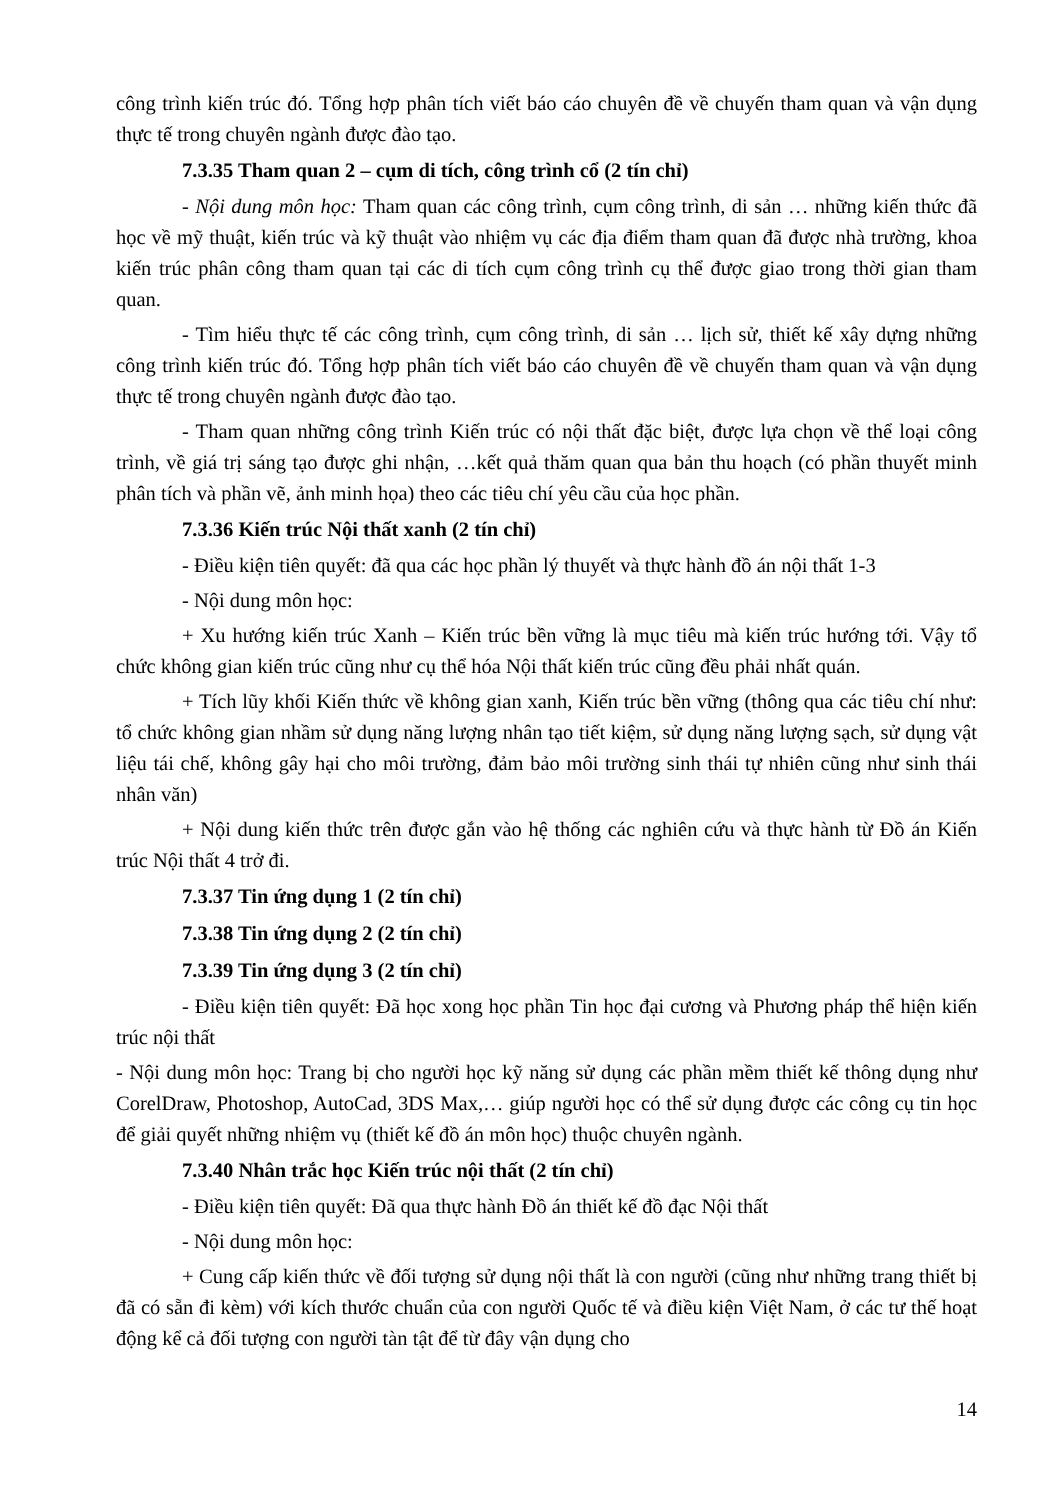công trình kiến trúc đó. Tổng hợp phân tích viết báo cáo chuyên đề về chuyến tham quan và vận dụng thực tế trong chuyên ngành được đào tạo.
7.3.35 Tham quan 2 – cụm di tích, công trình cổ (2 tín chỉ)
- Nội dung môn học: Tham quan các công trình, cụm công trình, di sản … những kiến thức đã học về mỹ thuật, kiến trúc và kỹ thuật vào nhiệm vụ các địa điểm tham quan đã được nhà trường, khoa kiến trúc phân công tham quan tại các di tích cụm công trình cụ thể được giao trong thời gian tham quan.
- Tìm hiểu thực tế các công trình, cụm công trình, di sản … lịch sử, thiết kế xây dựng những công trình kiến trúc đó. Tổng hợp phân tích viết báo cáo chuyên đề về chuyến tham quan và vận dụng thực tế trong chuyên ngành được đào tạo.
- Tham quan những công trình Kiến trúc có nội thất đặc biệt, được lựa chọn về thể loại công trình, về giá trị sáng tạo được ghi nhận, …kết quả thăm quan qua bản thu hoạch (có phần thuyết minh phân tích và phần vẽ, ảnh minh họa) theo các tiêu chí yêu cầu của học phần.
7.3.36 Kiến trúc Nội thất xanh (2 tín chỉ)
- Điều kiện tiên quyết: đã qua các học phần lý thuyết và thực hành đồ án nội thất 1-3
- Nội dung môn học:
+ Xu hướng kiến trúc Xanh – Kiến trúc bền vững là mục tiêu mà kiến trúc hướng tới. Vậy tổ chức không gian kiến trúc cũng như cụ thể hóa Nội thất kiến trúc cũng đều phải nhất quán.
+ Tích lũy khối Kiến thức về không gian xanh, Kiến trúc bền vững (thông qua các tiêu chí như: tổ chức không gian nhầm sử dụng năng lượng nhân tạo tiết kiệm, sử dụng năng lượng sạch, sử dụng vật liệu tái chế, không gây hại cho môi trường, đảm bảo môi trường sinh thái tự nhiên cũng như sinh thái nhân văn)
+ Nội dung kiến thức trên được gắn vào hệ thống các nghiên cứu và thực hành từ Đồ án Kiến trúc Nội thất 4 trở đi.
7.3.37 Tin ứng dụng 1 (2 tín chỉ)
7.3.38 Tin ứng dụng 2 (2 tín chỉ)
7.3.39 Tin ứng dụng 3 (2 tín chỉ)
- Điều kiện tiên quyết: Đã học xong học phần Tin học đại cương và Phương pháp thể hiện kiến trúc nội thất
- Nội dung môn học: Trang bị cho người học kỹ năng sử dụng các phần mềm thiết kế thông dụng như CorelDraw, Photoshop, AutoCad, 3DS Max,… giúp người học có thể sử dụng được các công cụ tin học để giải quyết những nhiệm vụ (thiết kế đồ án môn học) thuộc chuyên ngành.
7.3.40 Nhân trắc học Kiến trúc nội thất (2 tín chỉ)
- Điều kiện tiên quyết: Đã qua thực hành Đồ án thiết kế đồ đạc Nội thất
- Nội dung môn học:
+ Cung cấp kiến thức về đối tượng sử dụng nội thất là con người (cũng như những trang thiết bị đã có sẵn đi kèm) với kích thước chuẩn của con người Quốc tế và điều kiện Việt Nam, ở các tư thế hoạt động kể cả đối tượng con người tàn tật để từ đây vận dụng cho
14